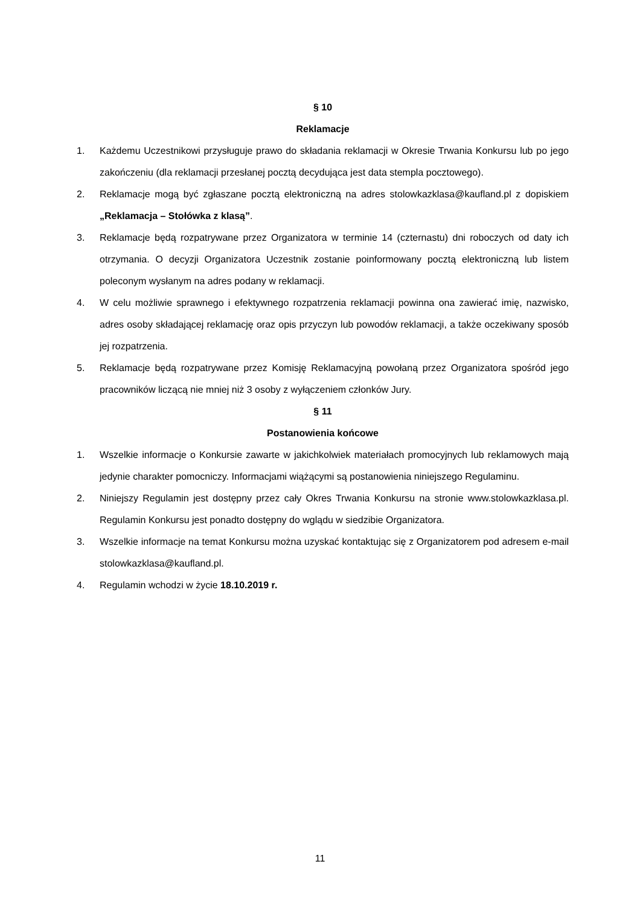§ 10
Reklamacje
1. Każdemu Uczestnikowi przysługuje prawo do składania reklamacji w Okresie Trwania Konkursu lub po jego zakończeniu (dla reklamacji przesłanej pocztą decydująca jest data stempla pocztowego).
2. Reklamacje mogą być zgłaszane pocztą elektroniczną na adres stolowkazklasa@kaufland.pl z dopiskiem „Reklamacja – Stołówka z klasą”.
3. Reklamacje będą rozpatrywane przez Organizatora w terminie 14 (czternastu) dni roboczych od daty ich otrzymania. O decyzji Organizatora Uczestnik zostanie poinformowany pocztą elektroniczną lub listem poleconym wysłanym na adres podany w reklamacji.
4. W celu możliwie sprawnego i efektywnego rozpatrzenia reklamacji powinna ona zawierać imię, nazwisko, adres osoby składającej reklamację oraz opis przyczyn lub powodów reklamacji, a także oczekiwany sposób jej rozpatrzenia.
5. Reklamacje będą rozpatrywane przez Komisję Reklamacyjną powołaną przez Organizatora spośród jego pracowników liczącą nie mniej niż 3 osoby z wyłączeniem członków Jury.
§ 11
Postanowienia końcowe
1. Wszelkie informacje o Konkursie zawarte w jakichkolwiek materiałach promocyjnych lub reklamowych mają jedynie charakter pomocniczy. Informacjami wiążącymi są postanowienia niniejszego Regulaminu.
2. Niniejszy Regulamin jest dostępny przez cały Okres Trwania Konkursu na stronie www.stolowkazklasa.pl. Regulamin Konkursu jest ponadto dostępny do wglądu w siedzibie Organizatora.
3. Wszelkie informacje na temat Konkursu można uzyskać kontaktując się z Organizatorem pod adresem e-mail stolowkazklasa@kaufland.pl.
4. Regulamin wchodzi w życie 18.10.2019 r.
11